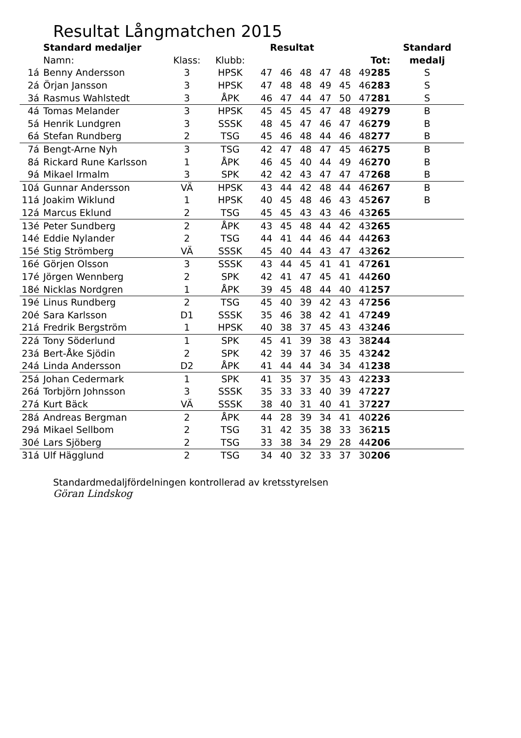Resultat Långmatchen 2015
| | Standard medaljer | | | Resultat | | | | | | | Standard |
| --- | --- | --- | --- | --- | --- | --- | --- | --- | --- | --- | --- |
| | Namn: | Klass: | Klubb: | | | | | | | Tot: | medalj |
| 1á | Benny Andersson | 3 | HPSK | 47 | 46 | 48 | 47 | 48 | 49 | 285 | S |
| 2á | Örjan Jansson | 3 | HPSK | 47 | 48 | 48 | 49 | 45 | 46 | 283 | S |
| 3á | Rasmus Wahlstedt | 3 | ÅPK | 46 | 47 | 44 | 47 | 50 | 47 | 281 | S |
| 4á | Tomas Melander | 3 | HPSK | 45 | 45 | 45 | 47 | 48 | 49 | 279 | B |
| 5á | Henrik Lundgren | 3 | SSSK | 48 | 45 | 47 | 46 | 47 | 46 | 279 | B |
| 6á | Stefan Rundberg | 2 | TSG | 45 | 46 | 48 | 44 | 46 | 48 | 277 | B |
| 7á | Bengt-Arne Nyh | 3 | TSG | 42 | 47 | 48 | 47 | 45 | 46 | 275 | B |
| 8á | Rickard Rune Karlsson | 1 | ÅPK | 46 | 45 | 40 | 44 | 49 | 46 | 270 | B |
| 9á | Mikael Irmalm | 3 | SPK | 42 | 42 | 43 | 47 | 47 | 47 | 268 | B |
| 10á | Gunnar Andersson | VÄ | HPSK | 43 | 44 | 42 | 48 | 44 | 46 | 267 | B |
| 11á | Joakim Wiklund | 1 | HPSK | 40 | 45 | 48 | 46 | 43 | 45 | 267 | B |
| 12á | Marcus Eklund | 2 | TSG | 45 | 45 | 43 | 43 | 46 | 43 | 265 | |
| 13é | Peter Sundberg | 2 | ÅPK | 43 | 45 | 48 | 44 | 42 | 43 | 265 | |
| 14é | Eddie Nylander | 2 | TSG | 44 | 41 | 44 | 46 | 44 | 44 | 263 | |
| 15é | Stig Strömberg | VÄ | SSSK | 45 | 40 | 44 | 43 | 47 | 43 | 262 | |
| 16é | Görjen Olsson | 3 | SSSK | 43 | 44 | 45 | 41 | 41 | 47 | 261 | |
| 17é | Jörgen Wennberg | 2 | SPK | 42 | 41 | 47 | 45 | 41 | 44 | 260 | |
| 18é | Nicklas Nordgren | 1 | ÅPK | 39 | 45 | 48 | 44 | 40 | 41 | 257 | |
| 19é | Linus Rundberg | 2 | TSG | 45 | 40 | 39 | 42 | 43 | 47 | 256 | |
| 20é | Sara Karlsson | D1 | SSSK | 35 | 46 | 38 | 42 | 41 | 47 | 249 | |
| 21á | Fredrik Bergström | 1 | HPSK | 40 | 38 | 37 | 45 | 43 | 43 | 246 | |
| 22á | Tony Söderlund | 1 | SPK | 45 | 41 | 39 | 38 | 43 | 38 | 244 | |
| 23á | Bert-Åke Sjödin | 2 | SPK | 42 | 39 | 37 | 46 | 35 | 43 | 242 | |
| 24á | Linda Andersson | D2 | ÅPK | 41 | 44 | 44 | 34 | 34 | 41 | 238 | |
| 25á | Johan Cedermark | 1 | SPK | 41 | 35 | 37 | 35 | 43 | 42 | 233 | |
| 26á | Torbjörn Johnsson | 3 | SSSK | 35 | 33 | 33 | 40 | 39 | 47 | 227 | |
| 27á | Kurt Bäck | VÄ | SSSK | 38 | 40 | 31 | 40 | 41 | 37 | 227 | |
| 28á | Andreas Bergman | 2 | ÅPK | 44 | 28 | 39 | 34 | 41 | 40 | 226 | |
| 29á | Mikael Sellbom | 2 | TSG | 31 | 42 | 35 | 38 | 33 | 36 | 215 | |
| 30é | Lars Sjöberg | 2 | TSG | 33 | 38 | 34 | 29 | 28 | 44 | 206 | |
| 31á | Ulf Hägglund | 2 | TSG | 34 | 40 | 32 | 33 | 37 | 30 | 206 | |
Standardmedaljfördelningen kontrollerad av kretsstyrelsen
Göran Lindskog